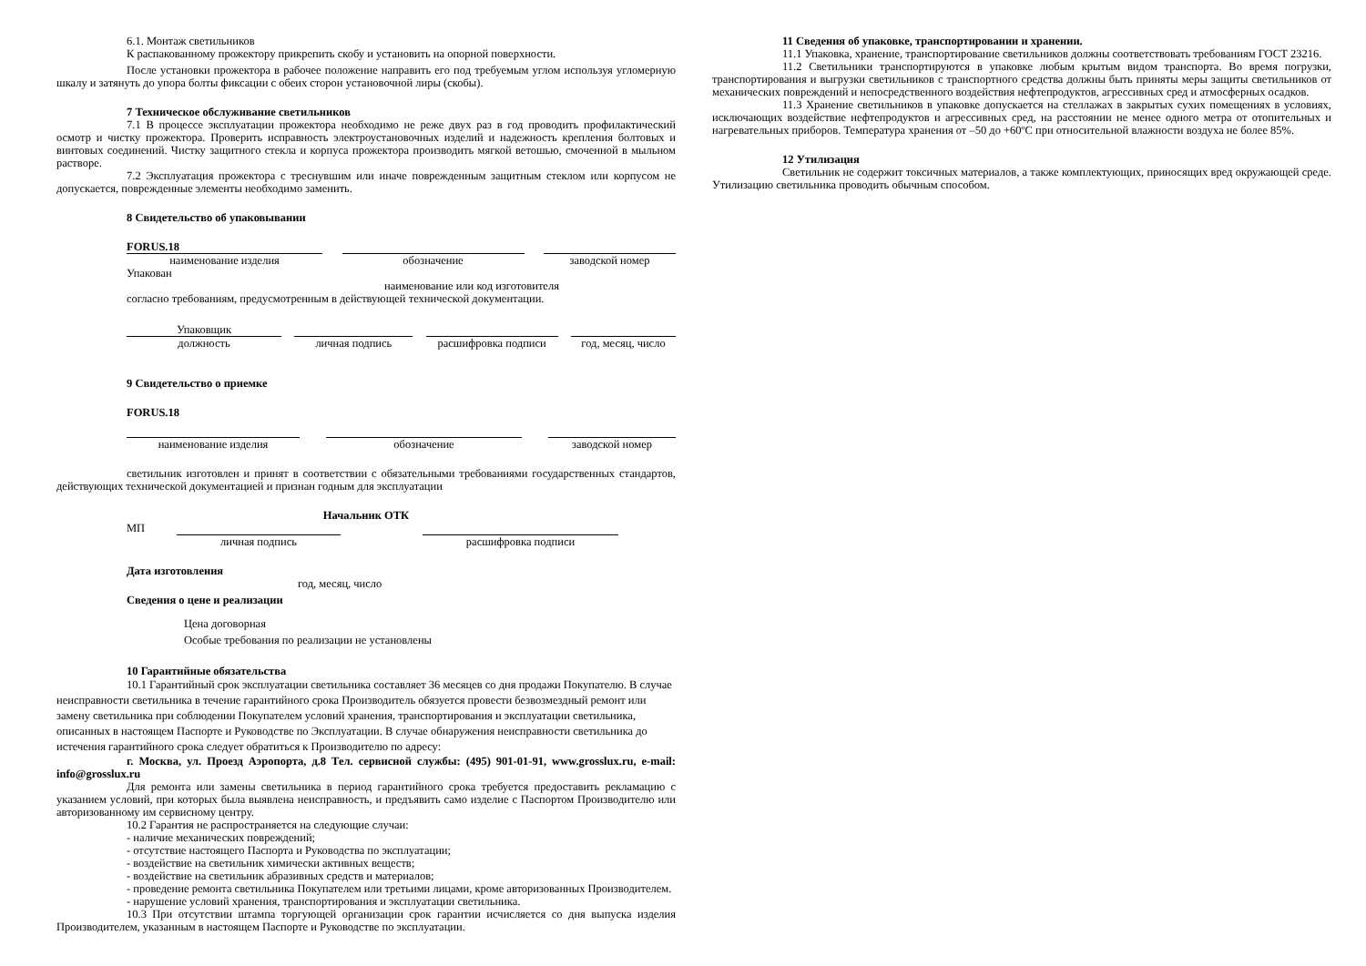6.1. Монтаж светильников
К распакованному прожектору прикрепить скобу и установить на опорной поверхности.
После установки прожектора в рабочее положение направить его под требуемым углом используя угломерную шкалу и затянуть до упора болты фиксации с обеих сторон установочной лиры (скобы).
7 Техническое обслуживание светильников
7.1 В процессе эксплуатации прожектора необходимо не реже двух раз в год проводить профилактический осмотр и чистку прожектора. Проверить исправность электроустановочных изделий и надежность крепления болтовых и винтовых соединений. Чистку защитного стекла и корпуса прожектора производить мягкой ветошью, смоченной в мыльном растворе.
7.2 Эксплуатация прожектора с треснувшим или иначе поврежденным защитным стеклом или корпусом не допускается, поврежденные элементы необходимо заменить.
8 Свидетельство об упаковывании
FORUS.18
наименование изделия обозначение заводской номер
Упакован
наименование или код изготовителя
согласно требованиям, предусмотренным в действующей технической документации.
Упаковщик
должность личная подпись расшифровка подписи год, месяц, число
9 Свидетельство о приемке
FORUS.18
наименование изделия обозначение заводской номер
светильник изготовлен и принят в соответствии с обязательными требованиями государственных стандартов, действующих технической документацией и признан годным для эксплуатации
Начальник ОТК
МП
личная подпись расшифровка подписи
Дата изготовления
год, месяц, число
Сведения о цене и реализации
Цена договорная
Особые требования по реализации не установлены
10 Гарантийные обязательства
10.1 Гарантийный срок эксплуатации светильника составляет 36 месяцев со дня продажи Покупателю. В случае неисправности светильника в течение гарантийного срока Производитель обязуется провести безвозмездный ремонт или замену светильника при соблюдении Покупателем условий хранения, транспортирования и эксплуатации светильника, описанных в настоящем Паспорте и Руководстве по Эксплуатации. В случае обнаружения неисправности светильника до истечения гарантийного срока следует обратиться к Производителю по адресу:
г. Москва, ул. Проезд Аэропорта, д.8 Тел. сервисной службы: (495) 901-01-91, www.grosslux.ru, e-mail: info@grosslux.ru
Для ремонта или замены светильника в период гарантийного срока требуется предоставить рекламацию с указанием условий, при которых была выявлена неисправность, и предъявить само изделие с Паспортом Производителю или авторизованному им сервисному центру.
10.2 Гарантия не распространяется на следующие случаи:
- наличие механических повреждений;
- отсутствие настоящего Паспорта и Руководства по эксплуатации;
- воздействие на светильник химически активных веществ;
- воздействие на светильник абразивных средств и материалов;
- проведение ремонта светильника Покупателем или третьими лицами, кроме авторизованных Производителем.
- нарушение условий хранения, транспортирования и эксплуатации светильника.
10.3 При отсутствии штампа торгующей организации срок гарантии исчисляется со дня выпуска изделия Производителем, указанным в настоящем Паспорте и Руководстве по эксплуатации.
11 Сведения об упаковке, транспортировании и хранении.
11.1 Упаковка, хранение, транспортирование светильников должны соответствовать требованиям ГОСТ 23216.
11.2 Светильники транспортируются в упаковке любым крытым видом транспорта. Во время погрузки, транспортирования и выгрузки светильников с транспортного средства должны быть приняты меры защиты светильников от механических повреждений и непосредственного воздействия нефтепродуктов, агрессивных сред и атмосферных осадков.
11.3 Хранение светильников в упаковке допускается на стеллажах в закрытых сухих помещениях в условиях, исключающих воздействие нефтепродуктов и агрессивных сред, на расстоянии не менее одного метра от отопительных и нагревательных приборов. Температура хранения от –50 до +60ºС при относительной влажности воздуха не более 85%.
12 Утилизация
Светильник не содержит токсичных материалов, а также комплектующих, приносящих вред окружающей среде. Утилизацию светильника проводить обычным способом.